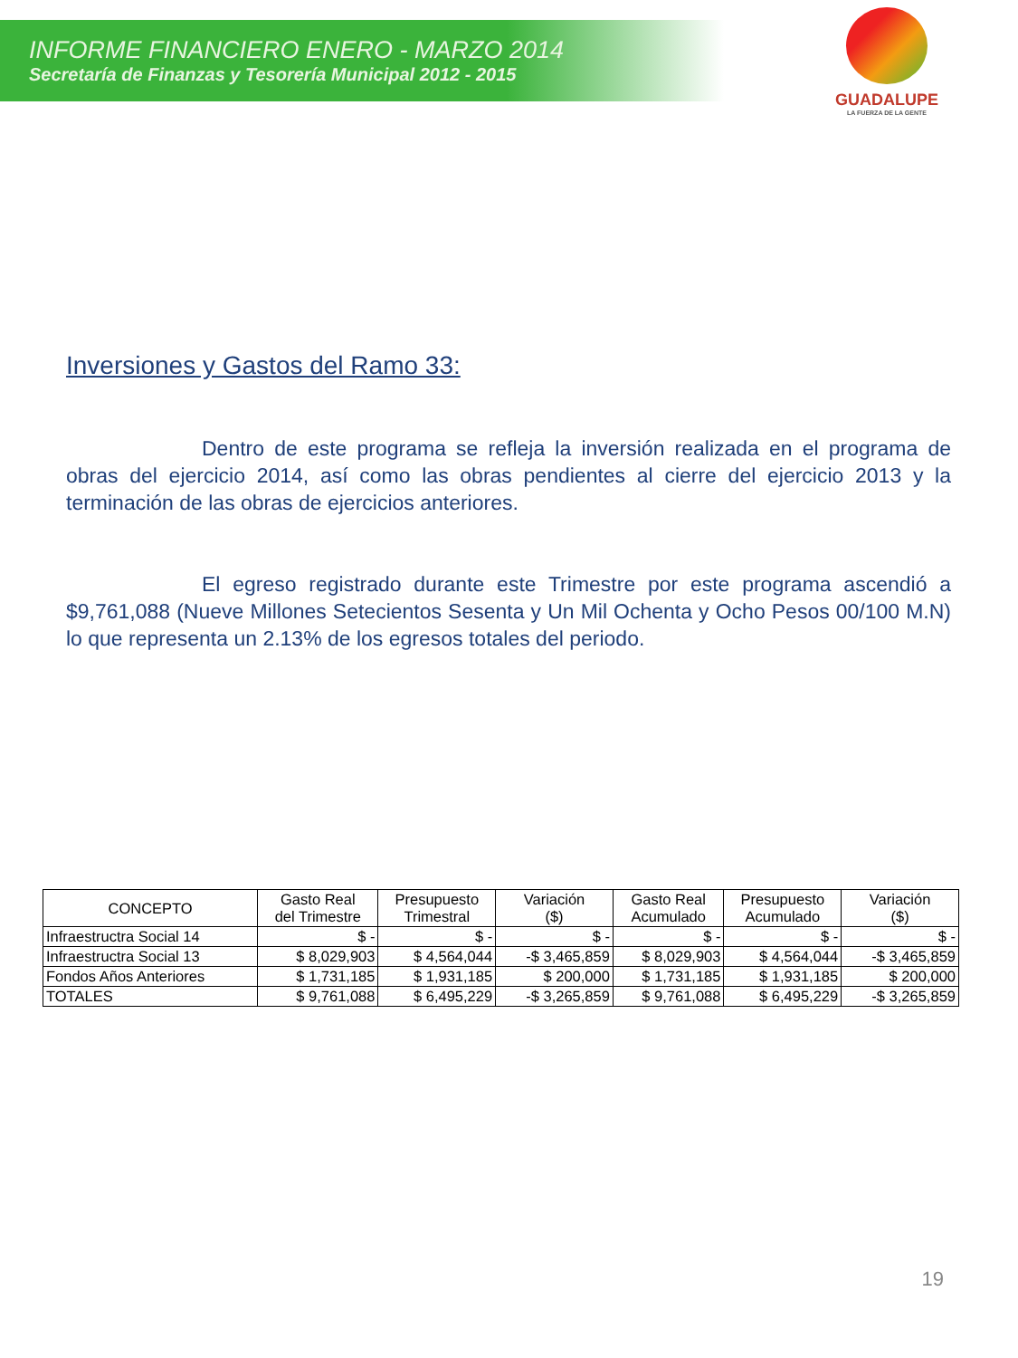GUADALUPE
LA FUERZA DE LA GENTE
INFORME FINANCIERO ENERO - MARZO 2014
Secretaría de Finanzas y Tesorería Municipal 2012 - 2015
Inversiones y Gastos del Ramo 33:
Dentro de este programa se refleja la inversión realizada en el programa de obras del ejercicio 2014, así como las obras pendientes al cierre del ejercicio 2013 y la terminación de las obras de ejercicios anteriores.
El egreso registrado durante este Trimestre por este programa ascendió a $9,761,088 (Nueve Millones Setecientos Sesenta y Un Mil Ochenta y Ocho Pesos 00/100 M.N) lo que representa un 2.13% de los egresos totales del periodo.
| CONCEPTO | Gasto Real del Trimestre | Presupuesto Trimestral | Variación ($) | Gasto Real Acumulado | Presupuesto Acumulado | Variación ($) |
| --- | --- | --- | --- | --- | --- | --- |
| Infraestructra Social 14 | $ - | $ - | $ - | $ - | $ - | $ - |
| Infraestructra Social 13 | $ 8,029,903 | $ 4,564,044 | -$ 3,465,859 | $ 8,029,903 | $ 4,564,044 | -$ 3,465,859 |
| Fondos Años Anteriores | $ 1,731,185 | $ 1,931,185 | $ 200,000 | $ 1,731,185 | $ 1,931,185 | $ 200,000 |
| TOTALES | $ 9,761,088 | $ 6,495,229 | -$ 3,265,859 | $ 9,761,088 | $ 6,495,229 | -$ 3,265,859 |
19